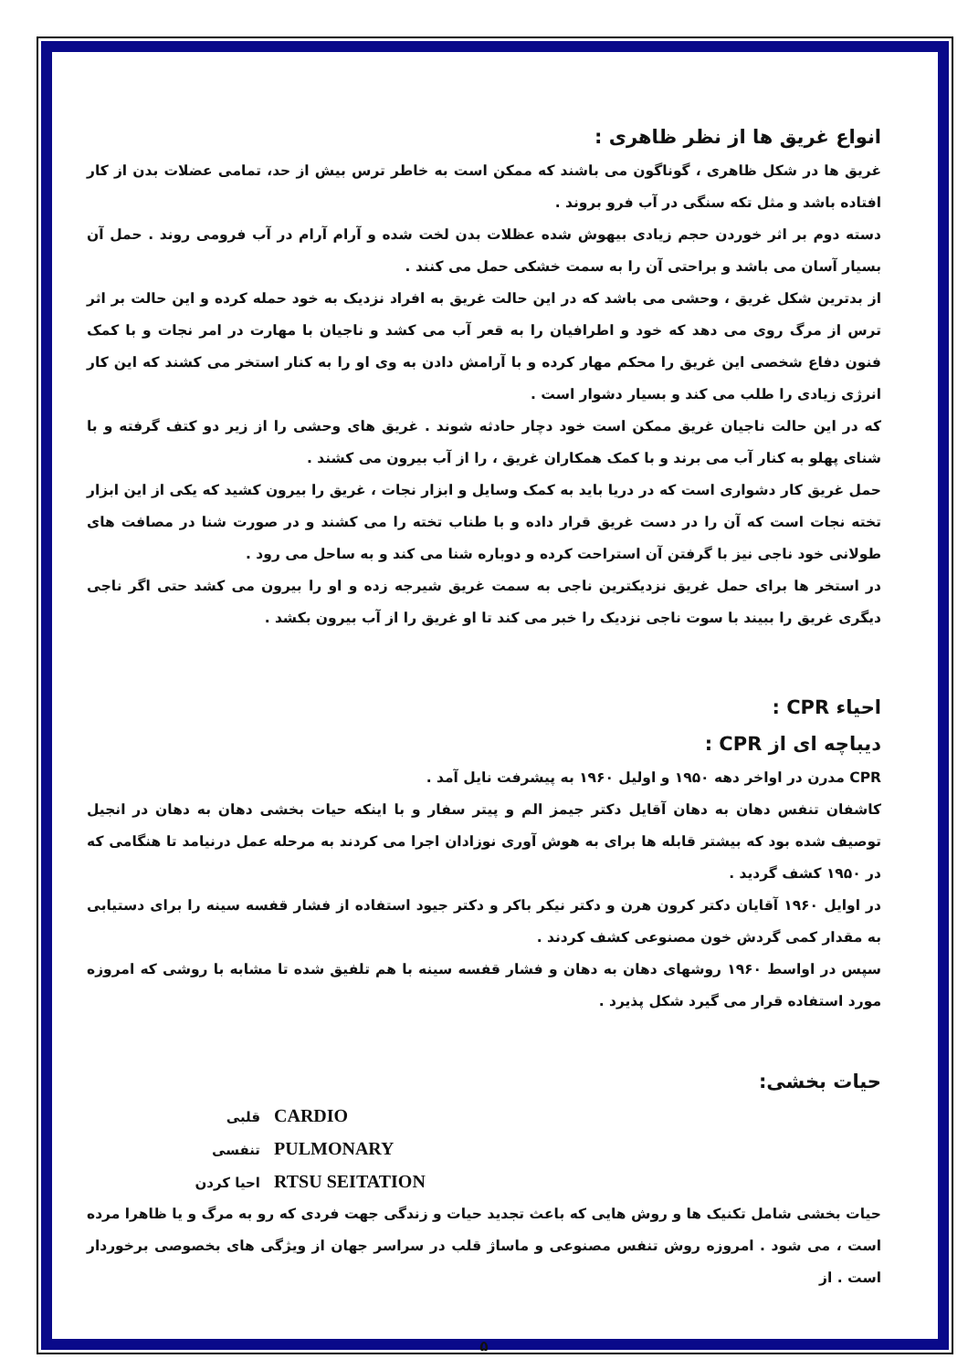انواع غریق ها از نظر ظاهری :
غریق ها در شکل ظاهری ، گوناگون می باشند که ممکن است به خاطر ترس بیش از حد، تمامی عضلات بدن از کار افتاده باشد و مثل تکه سنگی در آب فرو بروند .
دسته دوم بر اثر خوردن حجم زیادی بیهوش شده عظلات بدن لخت شده و آرام آرام در آب فرومی روند . حمل آن بسیار آسان می باشد و براحتی آن را به سمت خشکی حمل می کنند .
از بدترین شکل غریق ، وحشی می باشد که در این حالت غریق به افراد نزدیک به خود حمله کرده و این حالت بر اثر ترس از مرگ روی می دهد که خود و اطرافیان را به قعر آب می کشد و ناجیان با مهارت در امر نجات و با کمک فنون دفاع شخصی این غریق را محکم مهار کرده و با آرامش دادن به وی او را به کنار استخر می کشند که این کار انرژی زیادی را طلب می کند و بسیار دشوار است .
که در این حالت ناجیان غریق ممکن است خود دچار حادثه شوند . غریق های وحشی را از زیر دو کتف گرفته و با شنای پهلو به کنار آب می برند و با کمک همکاران غریق ، را از آب بیرون می کشند .
حمل غریق کار دشواری است که در دریا باید به کمک وسایل و ابزار نجات ، غریق را بیرون کشید که یکی از این ابزار تخته نجات است که آن را در دست غریق قرار داده و با طناب تخته را می کشند و در صورت شنا در مصافت های طولانی خود ناجی نیز با گرفتن آن استراحت کرده و دوباره شنا می کند و به ساحل می رود .
در استخر ها برای حمل غریق نزدیکترین ناجی به سمت غریق شیرجه زده و او را بیرون می کشد حتی اگر ناجی دیگری غریق را ببیند با سوت ناجی نزدیک را خبر می کند تا او غریق را از آب بیرون بکشد .
احیاء CPR :
دیباچه ای از CPR :
CPR مدرن در اواخر دهه ۱۹۵۰ و اولیل ۱۹۶۰ به پیشرفت نایل آمد .
کاشفان تنفس دهان به دهان آقایل دکتر جیمز الم و پیتر سفار و با اینکه حیات بخشی دهان به دهان در انجیل توصیف شده بود که بیشتر قابله ها برای به هوش آوری نوزادان اجرا می کردند به مرحله عمل درنیامد تا هنگامی که در ۱۹۵۰ کشف گردید .
در اوایل ۱۹۶۰ آقایان دکتر کرون هرن و دکتر نیکر باکر و دکتر جیود استفاده از فشار قفسه سینه را برای دستیابی به مقدار کمی گردش خون مصنوعی کشف کردند .
سپس در اواسط ۱۹۶۰ روشهای دهان به دهان و فشار قفسه سینه با هم تلفیق شده تا مشابه با روشی که امروزه مورد استفاده قرار می گیرد شکل پذیرد .
حیات بخشی:
قلبی CARDIO
تنفسی PULMONARY
احیا کردن RTSU SEITATION
حیات بخشی شامل تکنیک ها و روش هایی که باعث تجدید حیات و زندگی جهت فردی که رو به مرگ و یا ظاهرا مرده است ، می شود . امروزه روش تنفس مصنوعی و ماساژ قلب در سراسر جهان از ویژگی های بخصوصی برخوردار است . از
۵